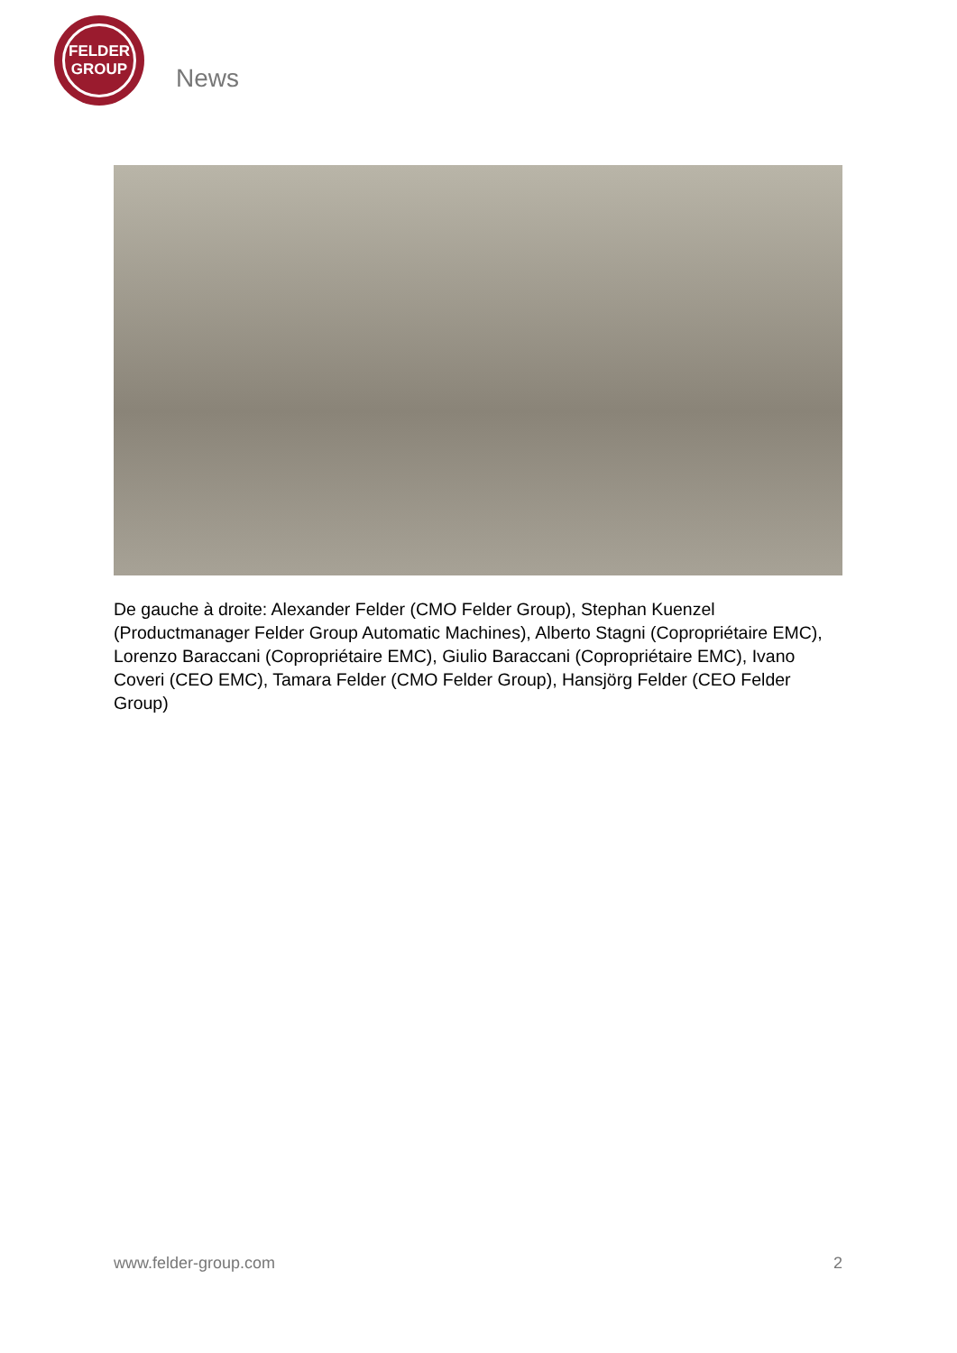FELDER
GROUP
News
De gauche à droite: Alexander Felder (CMO Felder Group), Stephan Kuenzel (Productmanager Felder Group Automatic Machines), Alberto Stagni (Copropriétaire EMC), Lorenzo Baraccani (Copropriétaire EMC), Giulio Baraccani (Copropriétaire EMC), Ivano Coveri (CEO EMC), Tamara Felder (CMO Felder Group), Hansjörg Felder (CEO Felder Group)
www.felder-group.com 2